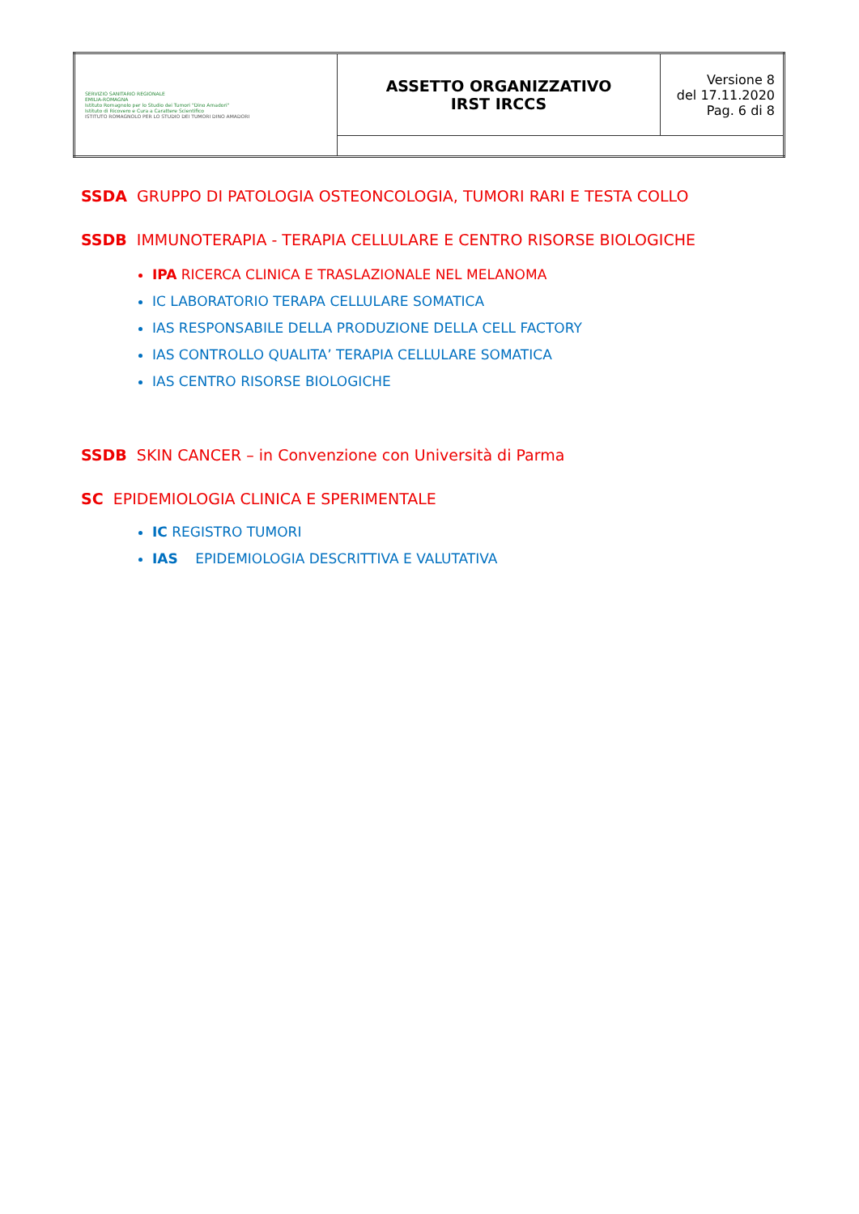| SERVIZIO SANITARIO REGIONALE EMILIA-ROMAGNA Istituto Romagnolo per lo Studio dei Tumori "Dino Amadori" Istituto di Ricovero e Cura a Carattere Scientifico ISTITUTO ROMAGNOLO PER LO STUDIO DEI TUMORI DINO AMADORI | ASSETTO ORGANIZZATIVO IRST IRCCS | Versione 8 del 17.11.2020 Pag. 6 di 8 |
SSDA GRUPPO DI PATOLOGIA OSTEONCOLOGIA, TUMORI RARI E TESTA COLLO
SSDB IMMUNOTERAPIA - TERAPIA CELLULARE E CENTRO RISORSE BIOLOGICHE
IPA RICERCA CLINICA E TRASLAZIONALE NEL MELANOMA
IC LABORATORIO TERAPA CELLULARE SOMATICA
IAS RESPONSABILE DELLA PRODUZIONE DELLA CELL FACTORY
IAS CONTROLLO QUALITA’ TERAPIA CELLULARE SOMATICA
IAS CENTRO RISORSE BIOLOGICHE
SSDB SKIN CANCER – in Convenzione con Università di Parma
SC EPIDEMIOLOGIA CLINICA E SPERIMENTALE
IC REGISTRO TUMORI
IAS EPIDEMIOLOGIA DESCRITTIVA E VALUTATIVA